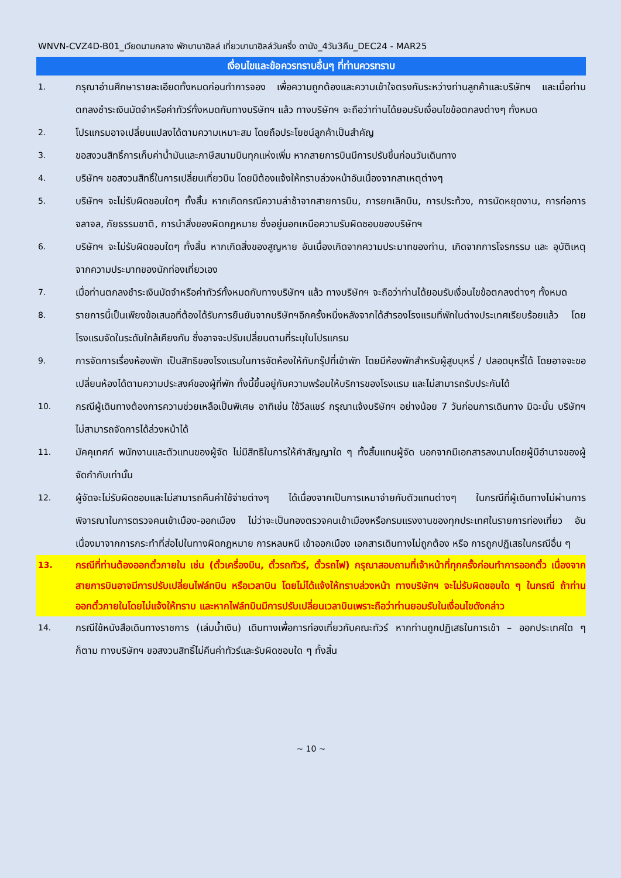WNVN-CVZ4D-B01_เวียดนามกลาง พักบานาฮิลล์ เที่ยวบานาฮิลล์วันครึ่ง ดานัง_4วัน3คืน_DEC24 - MAR25
เงื่อนไขและข้อควรทราบอื่นๆ ที่ท่านควรทราบ
1.
กรุณาอ่านศึกษารายละเอียดทั้งหมดก่อนทำการจอง เพื่อความถูกต้องและความเข้าใจตรงกันระหว่างท่านลูกค้าและบริษัทฯ และเมื่อท่านตกลงชำระเงินมัดจำหรือค่าทัวร์ทั้งหมดกับทางบริษัทฯ แล้ว ทางบริษัทฯ จะถือว่าท่านได้ยอมรับเงื่อนไขข้อตกลงต่างๆ ทั้งหมด
2.
โปรแกรมอาจเปลี่ยนแปลงได้ตามความเหมาะสม โดยถือประโยชน์ลูกค้าเป็นสำคัญ
3.
ขอสงวนสิทธิ์การเก็บค่าน้ำมันและภาษีสนามบินทุกแห่งเพิ่ม หากสายการบินมีการปรับขึ้นก่อนวันเดินทาง
4.
บริษัทฯ ขอสงวนสิทธิ์ในการเปลี่ยนเที่ยวบิน โดยมิต้องแจ้งให้ทราบล่วงหน้าอันเนื่องจากสาเหตุต่างๆ
5.
บริษัทฯ จะไม่รับผิดชอบใดๆ ทั้งสิ้น หากเกิดกรณีความล่าช้าจากสายการบิน, การยกเลิกบิน, การประท้วง, การนัดหยุดงาน, การก่อการจลาจล, ภัยธรรมชาติ, การนำสิ่งของผิดกฎหมาย ซึ่งอยู่นอกเหนือความรับผิดชอบของบริษัทฯ
6.
บริษัทฯ จะไม่รับผิดชอบใดๆ ทั้งสิ้น หากเกิดสิ่งของสูญหาย อันเนื่องเกิดจากความประมาทของท่าน, เกิดจากการโจรกรรม และ อุบัติเหตุจากความประมาทของนักท่องเที่ยวเอง
7.
เมื่อท่านตกลงชำระเงินมัดจำหรือค่าทัวร์ทั้งหมดกับทางบริษัทฯ แล้ว ทางบริษัทฯ จะถือว่าท่านได้ยอมรับเงื่อนไขข้อตกลงต่างๆ ทั้งหมด
8.
รายการนี้เป็นเพียงข้อเสนอที่ต้องได้รับการยืนยันจากบริษัทฯอีกครั้งหนึ่งหลังจากได้สำรองโรงแรมที่พักในต่างประเทศเรียบร้อยแล้ว โดยโรงแรมจัดในระดับใกล้เคียงกัน ซึ่งอาจจะปรับเปลี่ยนตามที่ระบุในโปรแกรม
9.
การจัดการเรื่องห้องพัก เป็นสิทธิของโรงแรมในการจัดห้องให้กับกรุ๊ปที่เข้าพัก โดยมีห้องพักสำหรับผู้สูบบุหรี่ / ปลอดบุหรี่ได้ โดยอาจจะขอเปลี่ยนห้องได้ตามความประสงค์ของผู้ที่พัก ทั้งนี้ขึ้นอยู่กับความพร้อมให้บริการของโรงแรม และไม่สามารถรับประกันได้
10.
กรณีผู้เดินทางต้องการความช่วยเหลือเป็นพิเศษ อาทิเช่น ใช้วีลแชร์ กรุณาแจ้งบริษัทฯ อย่างน้อย 7 วันก่อนการเดินทาง มิฉะนั้น บริษัทฯไม่สามารถจัดการได้ล่วงหน้าได้
11.
มัคคุเทศก์ พนักงานและตัวแทนของผู้จัด ไม่มีสิทธิในการให้คำสัญญาใด ๆ ทั้งสิ้นแทนผู้จัด นอกจากมีเอกสารลงนามโดยผู้มีอำนาจของผู้จัดกำกับเท่านั้น
12.
ผู้จัดจะไม่รับผิดชอบและไม่สามารถคืนค่าใช้จ่ายต่างๆ ได้เนื่องจากเป็นการเหมาจ่ายกับตัวแทนต่างๆ ในกรณีที่ผู้เดินทางไม่ผ่านการพิจารณาในการตรวจคนเข้าเมือง-ออกเมือง ไม่ว่าจะเป็นกองตรวจคนเข้าเมืองหรือกรมแรงงานของทุกประเทศในรายการท่องเที่ยว อันเนื่องมาจากการกระทำที่ส่อไปในทางผิดกฎหมาย การหลบหนี เข้าออกเมือง เอกสารเดินทางไม่ถูกต้อง หรือ การถูกปฏิเสธในกรณีอื่น ๆ
13.
กรณีที่ท่านต้องออกตั๋วภายใน เช่น (ตั๋วเครื่องบิน, ตั๋วรถทัวร์, ตั๋วรถไฟ) กรุณาสอบถามที่เจ้าหน้าที่ทุกครั้งก่อนทำการออกตั๋ว เนื่องจากสายการบินอาจมีการปรับเปลี่ยนไฟล์ทบิน หรือเวลาบิน โดยไม่ได้แจ้งให้ทราบล่วงหน้า ทางบริษัทฯ จะไม่รับผิดชอบใด ๆ ในกรณี ถ้าท่านออกตั๋วภายในโดยไม่แจ้งให้ทราบ และหากไฟล์ทบินมีการปรับเปลี่ยนเวลาบินเพราะถือว่าท่านยอมรับในเงื่อนไขดังกล่าว
14.
กรณีใช้หนังสือเดินทางราชการ (เล่มน้ำเงิน) เดินทางเพื่อการท่องเที่ยวกับคณะทัวร์ หากท่านถูกปฏิเสธในการเข้า – ออกประเทศใด ๆ ก็ตาม ทางบริษัทฯ ขอสงวนสิทธิ์ไม่คืนค่าทัวร์และรับผิดชอบใด ๆ ทั้งสิ้น
~ 10 ~